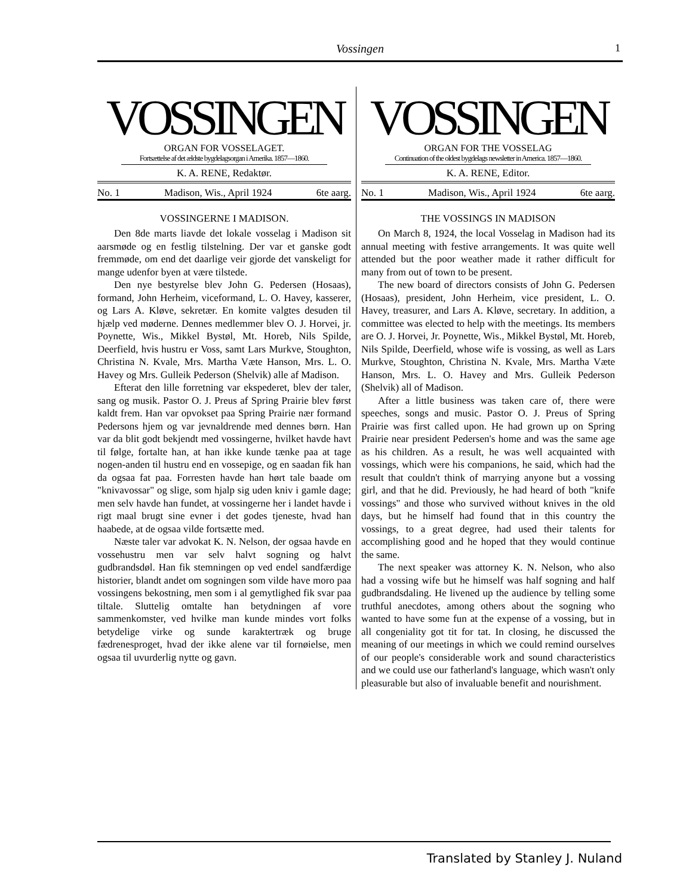Vossingen 1
VOSSINGEN
ORGAN FOR VOSSELAGET.
Fortsættelse af det ældste bygdelagsorgan i Amerika. 1857—1860.
K. A. RENE, Redaktør.
No. 1 Madison, Wis., April 1924 6te aarg.
VOSSINGERNE I MADISON.
Den 8de marts liavde det lokale vosselag i Madison sit aarsmøde og en festlig tilstelning. Der var et ganske godt fremmøde, om end det daarlige veir gjorde det vanskeligt for mange udenfor byen at være tilstede.
Den nye bestyrelse blev John G. Pedersen (Hosaas), formand, John Herheim, viceformand, L. O. Havey, kasserer, og Lars A. Kløve, sekretær. En komite valgtes desuden til hjælp ved møderne. Dennes medlemmer blev O. J. Horvei, jr. Poynette, Wis., Mikkel Bystøl, Mt. Horeb, Nils Spilde, Deerfield, hvis hustru er Voss, samt Lars Murkve, Stoughton, Christina N. Kvale, Mrs. Martha Væte Hanson, Mrs. L. O. Havey og Mrs. Gulleik Pederson (Shelvik) alle af Madison.
Efterat den lille forretning var ekspederet, blev der taler, sang og musik. Pastor O. J. Preus af Spring Prairie blev først kaldt frem. Han var opvokset paa Spring Prairie nær formand Pedersons hjem og var jevnaldrende med dennes børn. Han var da blit godt bekjendt med vossingerne, hvilket havde havt til følge, fortalte han, at han ikke kunde tænke paa at tage nogen-anden til hustru end en vossepige, og en saadan fik han da ogsaa fat paa. Forresten havde han hørt tale baade om "knivavossar" og slige, som hjalp sig uden kniv i gamle dage; men selv havde han fundet, at vossingerne her i landet havde i rigt maal brugt sine evner i det godes tjeneste, hvad han haabede, at de ogsaa vilde fortsætte med.
Næste taler var advokat K. N. Nelson, der ogsaa havde en vossehustru men var selv halvt sogning og halvt gudbrandsdøl. Han fik stemningen op ved endel sandfærdige historier, blandt andet om sogningen som vilde have moro paa vossingens bekostning, men som i al gemytlighed fik svar paa tiltale. Sluttelig omtalte han betydningen af vore sammenkomster, ved hvilke man kunde mindes vort folks betydelige virke og sunde karaktertræk og bruge fædrenesproget, hvad der ikke alene var til fornøielse, men ogsaa til uvurderlig nytte og gavn.
VOSSINGEN
ORGAN FOR THE VOSSELAG
Continuation of the oldest bygdelags newsletter in America. 1857—1860.
K. A. RENE, Editor.
No. 1 Madison, Wis., April 1924 6te aarg.
THE VOSSINGS IN MADISON
On March 8, 1924, the local Vosselag in Madison had its annual meeting with festive arrangements. It was quite well attended but the poor weather made it rather difficult for many from out of town to be present.
The new board of directors consists of John G. Pedersen (Hosaas), president, John Herheim, vice president, L. O. Havey, treasurer, and Lars A. Kløve, secretary. In addition, a committee was elected to help with the meetings. Its members are O. J. Horvei, Jr. Poynette, Wis., Mikkel Bystøl, Mt. Horeb, Nils Spilde, Deerfield, whose wife is vossing, as well as Lars Murkve, Stoughton, Christina N. Kvale, Mrs. Martha Væte Hanson, Mrs. L. O. Havey and Mrs. Gulleik Pederson (Shelvik) all of Madison.
After a little business was taken care of, there were speeches, songs and music. Pastor O. J. Preus of Spring Prairie was first called upon. He had grown up on Spring Prairie near president Pedersen's home and was the same age as his children. As a result, he was well acquainted with vossings, which were his companions, he said, which had the result that couldn't think of marrying anyone but a vossing girl, and that he did. Previously, he had heard of both "knife vossings" and those who survived without knives in the old days, but he himself had found that in this country the vossings, to a great degree, had used their talents for accomplishing good and he hoped that they would continue the same.
The next speaker was attorney K. N. Nelson, who also had a vossing wife but he himself was half sogning and half gudbrandsdaling. He livened up the audience by telling some truthful anecdotes, among others about the sogning who wanted to have some fun at the expense of a vossing, but in all congeniality got tit for tat. In closing, he discussed the meaning of our meetings in which we could remind ourselves of our people's considerable work and sound characteristics and we could use our fatherland's language, which wasn't only pleasurable but also of invaluable benefit and nourishment.
Translated by Stanley J. Nuland